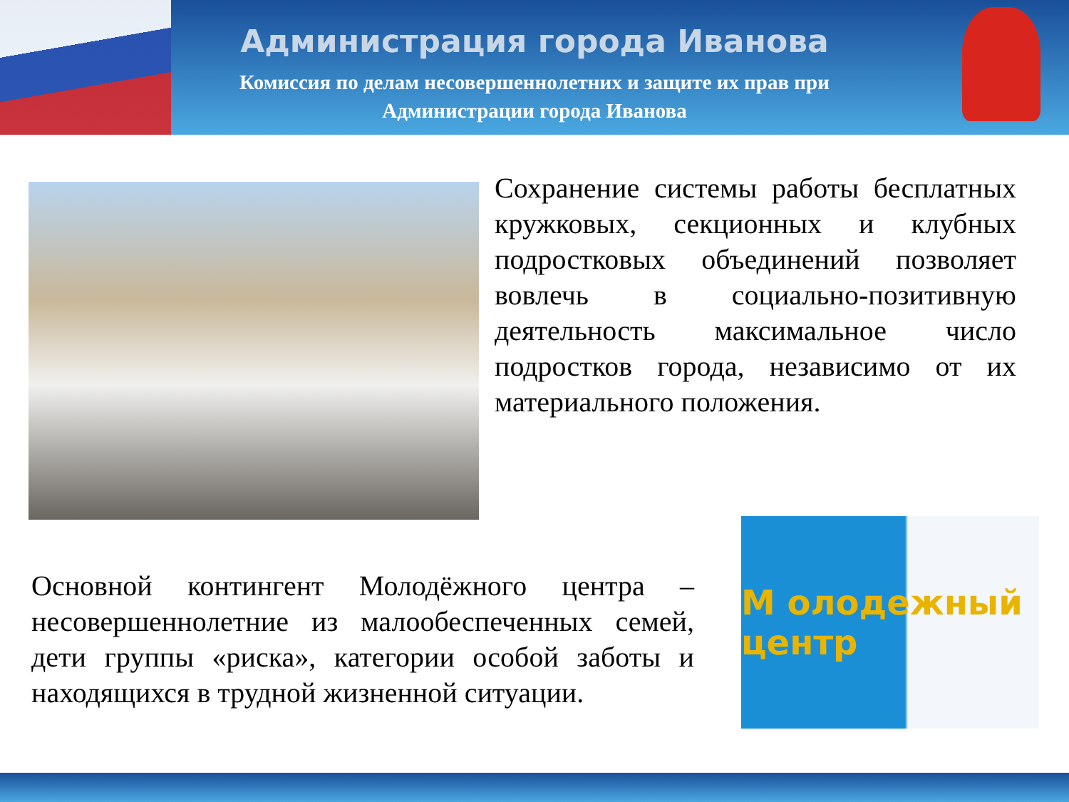Администрация города Иванова
Комиссия по делам несовершеннолетних и защите их прав при
Администрации города Иванова
Сохранение системы работы бесплатных кружковых, секционных и клубных подростковых объединений позволяет вовлечь в социально-позитивную деятельность максимальное число подростков города, независимо от их материального положения.
Основной контингент Молодёжного центра – несовершеннолетние из малообеспеченных семей, дети группы «риска», категории особой заботы и находящихся в трудной жизненной ситуации.
М олодежный центр